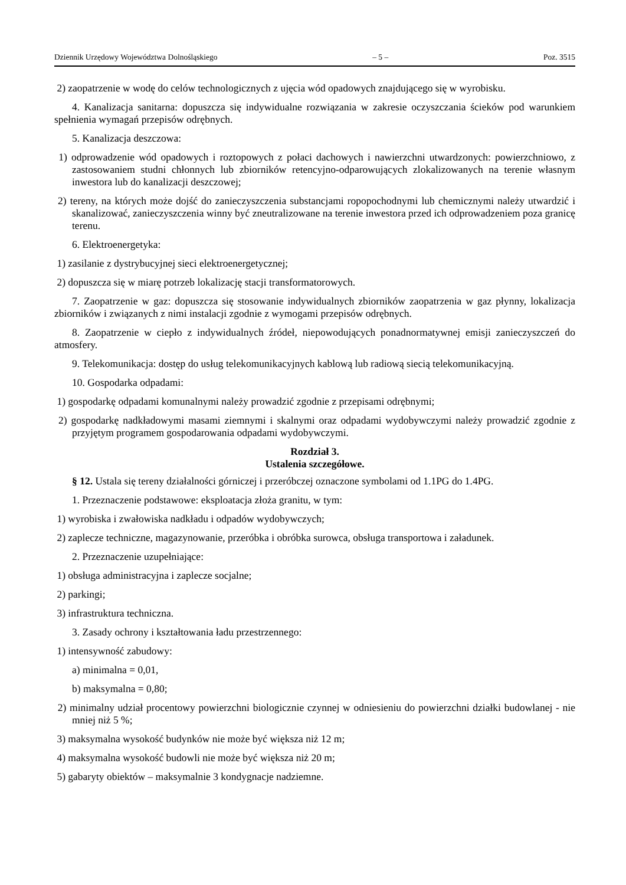Dziennik Urzędowy Województwa Dolnośląskiego – 5 – Poz. 3515
2) zaopatrzenie w wodę do celów technologicznych z ujęcia wód opadowych znajdującego się w wyrobisku.
4. Kanalizacja sanitarna: dopuszcza się indywidualne rozwiązania w zakresie oczyszczania ścieków pod warunkiem spełnienia wymagań przepisów odrębnych.
5. Kanalizacja deszczowa:
1) odprowadzenie wód opadowych i roztopowych z połaci dachowych i nawierzchni utwardzonych: powierzchniowo, z zastosowaniem studni chłonnych lub zbiorników retencyjno-odparowujących zlokalizowanych na terenie własnym inwestora lub do kanalizacji deszczowej;
2) tereny, na których może dojść do zanieczyszczenia substancjami ropopochodnymi lub chemicznymi należy utwardzić i skanalizować, zanieczyszczenia winny być zneutralizowane na terenie inwestora przed ich odprowadzeniem poza granicę terenu.
6. Elektroenergetyka:
1) zasilanie z dystrybucyjnej sieci elektroenergetycznej;
2) dopuszcza się w miarę potrzeb lokalizację stacji transformatorowych.
7. Zaopatrzenie w gaz: dopuszcza się stosowanie indywidualnych zbiorników zaopatrzenia w gaz płynny, lokalizacja zbiorników i związanych z nimi instalacji zgodnie z wymogami przepisów odrębnych.
8. Zaopatrzenie w ciepło z indywidualnych źródeł, niepowodujących ponadnormatywnej emisji zanieczyszczeń do atmosfery.
9. Telekomunikacja: dostęp do usług telekomunikacyjnych kablową lub radiową siecią telekomunikacyjną.
10. Gospodarka odpadami:
1) gospodarkę odpadami komunalnymi należy prowadzić zgodnie z przepisami odrębnymi;
2) gospodarkę nadkładowymi masami ziemnymi i skalnymi oraz odpadami wydobywczymi należy prowadzić zgodnie z przyjętym programem gospodarowania odpadami wydobywczymi.
Rozdział 3.
Ustalenia szczegółowe.
§ 12. Ustala się tereny działalności górniczej i przeróbczej oznaczone symbolami od 1.1PG do 1.4PG.
1. Przeznaczenie podstawowe: eksploatacja złoża granitu, w tym:
1) wyrobiska i zwałowiska nadkładu i odpadów wydobywczych;
2) zaplecze techniczne, magazynowanie, przeróbka i obróbka surowca, obsługa transportowa i załadunek.
2. Przeznaczenie uzupełniające:
1) obsługa administracyjna i zaplecze socjalne;
2) parkingi;
3) infrastruktura techniczna.
3. Zasady ochrony i kształtowania ładu przestrzennego:
1) intensywność zabudowy:
a) minimalna = 0,01,
b) maksymalna = 0,80;
2) minimalny udział procentowy powierzchni biologicznie czynnej w odniesieniu do powierzchni działki budowlanej - nie mniej niż 5 %;
3) maksymalna wysokość budynków nie może być większa niż 12 m;
4) maksymalna wysokość budowli nie może być większa niż 20 m;
5) gabaryty obiektów – maksymalnie 3 kondygnacje nadziemne.